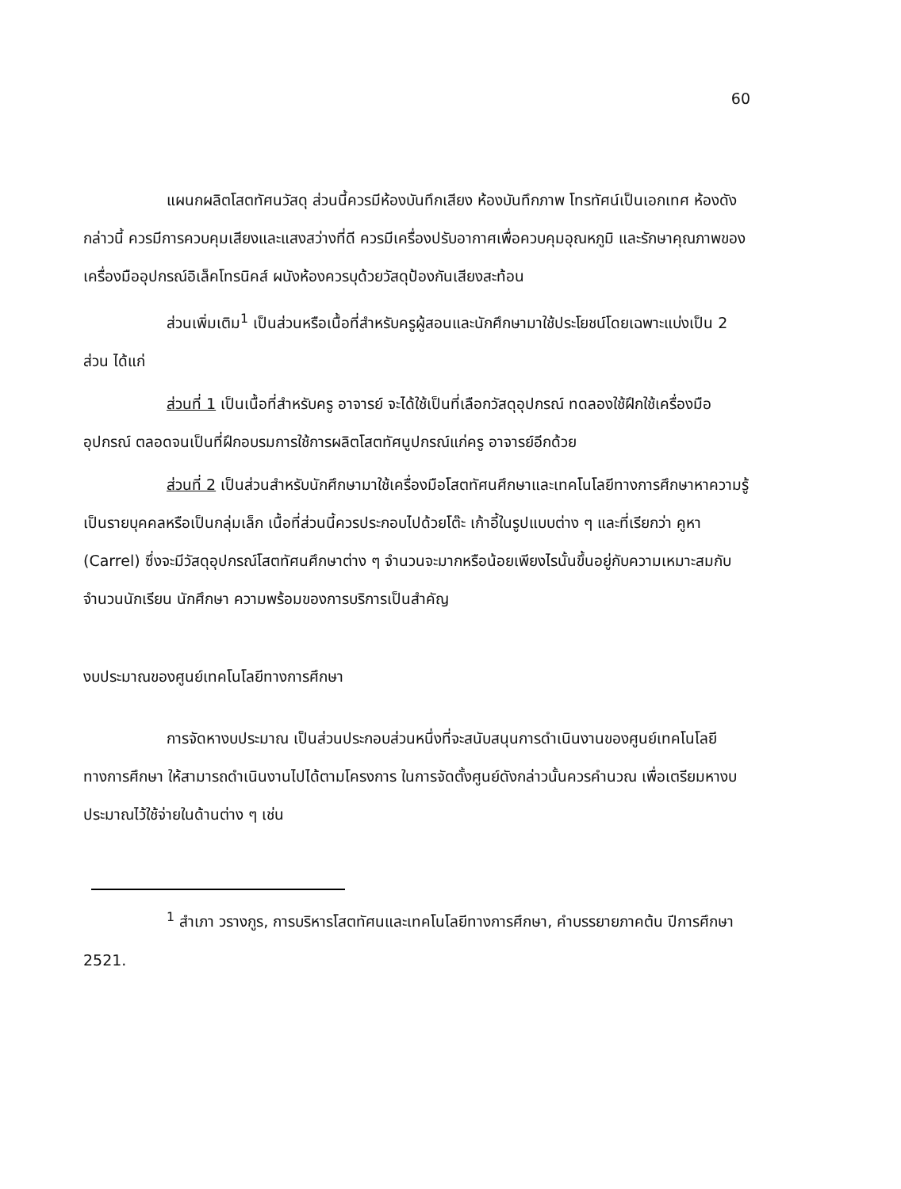60
แผนกผลิตโสตทัศนวัสดุ ส่วนนี้ควรมีห้องบันทึกเสียง ห้องบันทึกภาพ โทรทัศน์เป็นเอกเทศ ห้องดังกล่าวนี้ ควรมีการควบคุมเสียงและแสงสว่างที่ดี ควรมีเครื่องปรับอากาศเพื่อควบคุมอุณหภูมิ และรักษาคุณภาพของเครื่องมืออุปกรณ์อิเล็คโทรนิคส์ ผนังห้องควรบุด้วยวัสดุป้องกันเสียงสะท้อน
ส่วนเพิ่มเติม<sup>1</sup> เป็นส่วนหรือเนื้อที่สำหรับครูผู้สอนและนักศึกษามาใช้ประโยชน์โดยเฉพาะแบ่งเป็น 2 ส่วน ได้แก่
ส่วนที่ 1 เป็นเนื้อที่สำหรับครู อาจารย์ จะได้ใช้เป็นที่เลือกวัสดุอุปกรณ์ ทดลองใช้ฝึกใช้เครื่องมืออุปกรณ์ ตลอดจนเป็นที่ฝึกอบรมการใช้การผลิตโสตทัศนูปกรณ์แก่ครู อาจารย์อีกด้วย
ส่วนที่ 2 เป็นส่วนสำหรับนักศึกษามาใช้เครื่องมือโสตทัศนศึกษาและเทคโนโลยีทางการศึกษาหาความรู้เป็นรายบุคคลหรือเป็นกลุ่มเล็ก เนื้อที่ส่วนนี้ควรประกอบไปด้วยโต๊ะ เก้าอี้ในรูปแบบต่าง ๆ และที่เรียกว่า คูหา (Carrel) ซึ่งจะมีวัสดุอุปกรณ์โสตทัศนศึกษาต่าง ๆ จำนวนจะมากหรือน้อยเพียงไรนั้นขึ้นอยู่กับความเหมาะสมกับจำนวนนักเรียน นักศึกษา ความพร้อมของการบริการเป็นสำคัญ
งบประมาณของศูนย์เทคโนโลยีทางการศึกษา
การจัดหางบประมาณ เป็นส่วนประกอบส่วนหนึ่งที่จะสนับสนุนการดำเนินงานของศูนย์เทคโนโลยีทางการศึกษา ให้สามารถดำเนินงานไปได้ตามโครงการ ในการจัดตั้งศูนย์ดังกล่าวนั้นควรคำนวณ เพื่อเตรียมหางบประมาณไว้ใช้จ่ายในด้านต่าง ๆ เช่น
<sup>1</sup> สำเภา วรางกูร, การบริหารโสตทัศนและเทคโนโลยีทางการศึกษา, คำบรรยายภาคต้น ปีการศึกษา 2521.